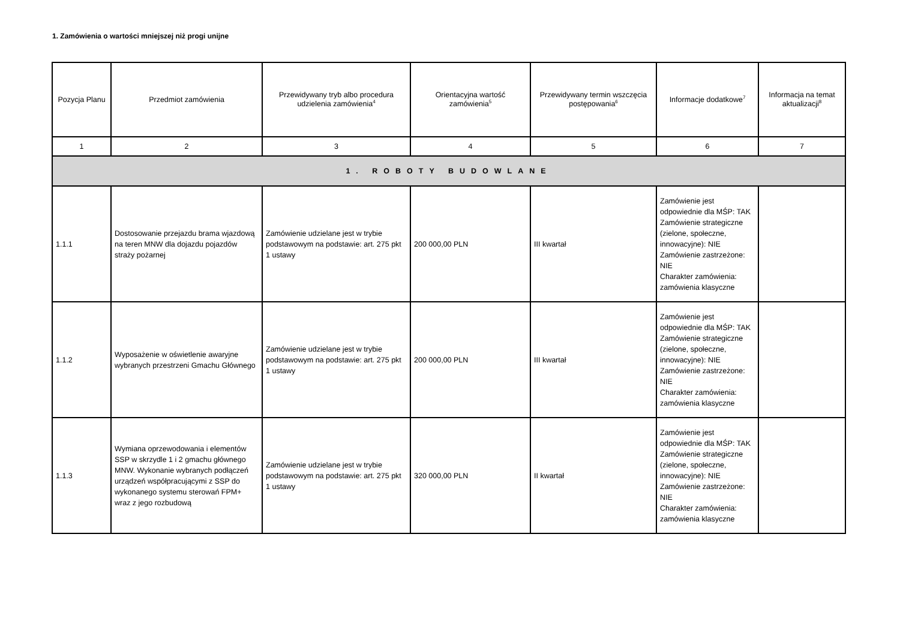1. Zamówienia o wartości mniejszej niż progi unijne
| Pozycja Planu | Przedmiot zamówienia | Przewidywany tryb albo procedura udzielenia zamówienia<sup>4</sup> | Orientacyjna wartość zamówienia<sup>5</sup> | Przewidywany termin wszczęcia postępowania<sup>6</sup> | Informacje dodatkowe<sup>7</sup> | Informacja na temat aktualizacji<sup>8</sup> |
| --- | --- | --- | --- | --- | --- | --- |
| 1 | 2 | 3 | 4 | 5 | 6 | 7 |
| 1. ROBOTY BUDOWLANE | | | | | | |
| 1.1.1 | Dostosowanie przejazdu brama wjazdową na teren MNW dla dojazdu pojazdów straży pożarnej | Zamówienie udzielane jest w trybie podstawowym na podstawie: art. 275 pkt 1 ustawy | 200 000,00 PLN | III kwartał | Zamówienie jest odpowiednie dla MŚP: TAK Zamówienie strategiczne (zielone, społeczne, innowacyjne): NIE Zamówienie zastrzeżone: NIE Charakter zamówienia: zamówienia klasyczne | |
| 1.1.2 | Wyposażenie w oświetlenie awaryjne wybranych przestrzeni Gmachu Głównego | Zamówienie udzielane jest w trybie podstawowym na podstawie: art. 275 pkt 1 ustawy | 200 000,00 PLN | III kwartał | Zamówienie jest odpowiednie dla MŚP: TAK Zamówienie strategiczne (zielone, społeczne, innowacyjne): NIE Zamówienie zastrzeżone: NIE Charakter zamówienia: zamówienia klasyczne | |
| 1.1.3 | Wymiana oprzewodowania i elementów SSP w skrzydle 1 i 2 gmachu głównego MNW. Wykonanie wybranych podłączeń urządzeń współpracującymi z SSP do wykonanego systemu sterowań FPM+ wraz z jego rozbudową | Zamówienie udzielane jest w trybie podstawowym na podstawie: art. 275 pkt 1 ustawy | 320 000,00 PLN | II kwartał | Zamówienie jest odpowiednie dla MŚP: TAK Zamówienie strategiczne (zielone, społeczne, innowacyjne): NIE Zamówienie zastrzeżone: NIE Charakter zamówienia: zamówienia klasyczne | |